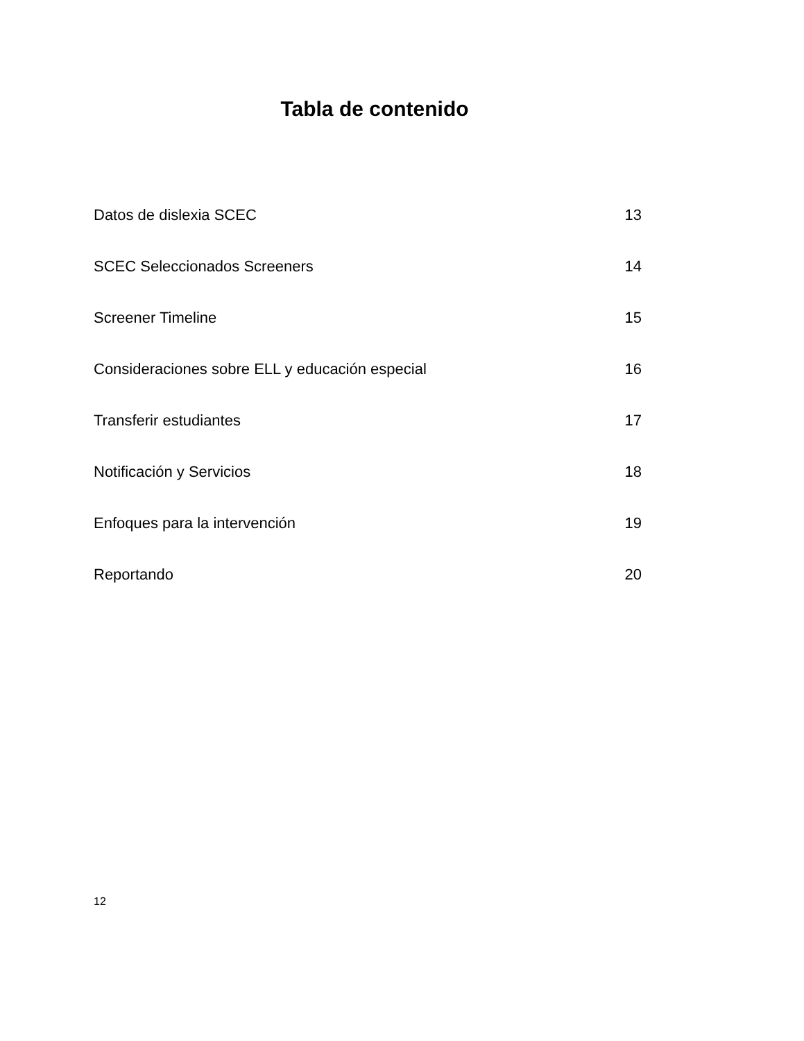Tabla de contenido
Datos de dislexia SCEC 13
SCEC Seleccionados Screeners 14
Screener Timeline 15
Consideraciones sobre ELL y educación especial 16
Transferir estudiantes 17
Notificación y Servicios 18
Enfoques para la intervención 19
Reportando 20
12